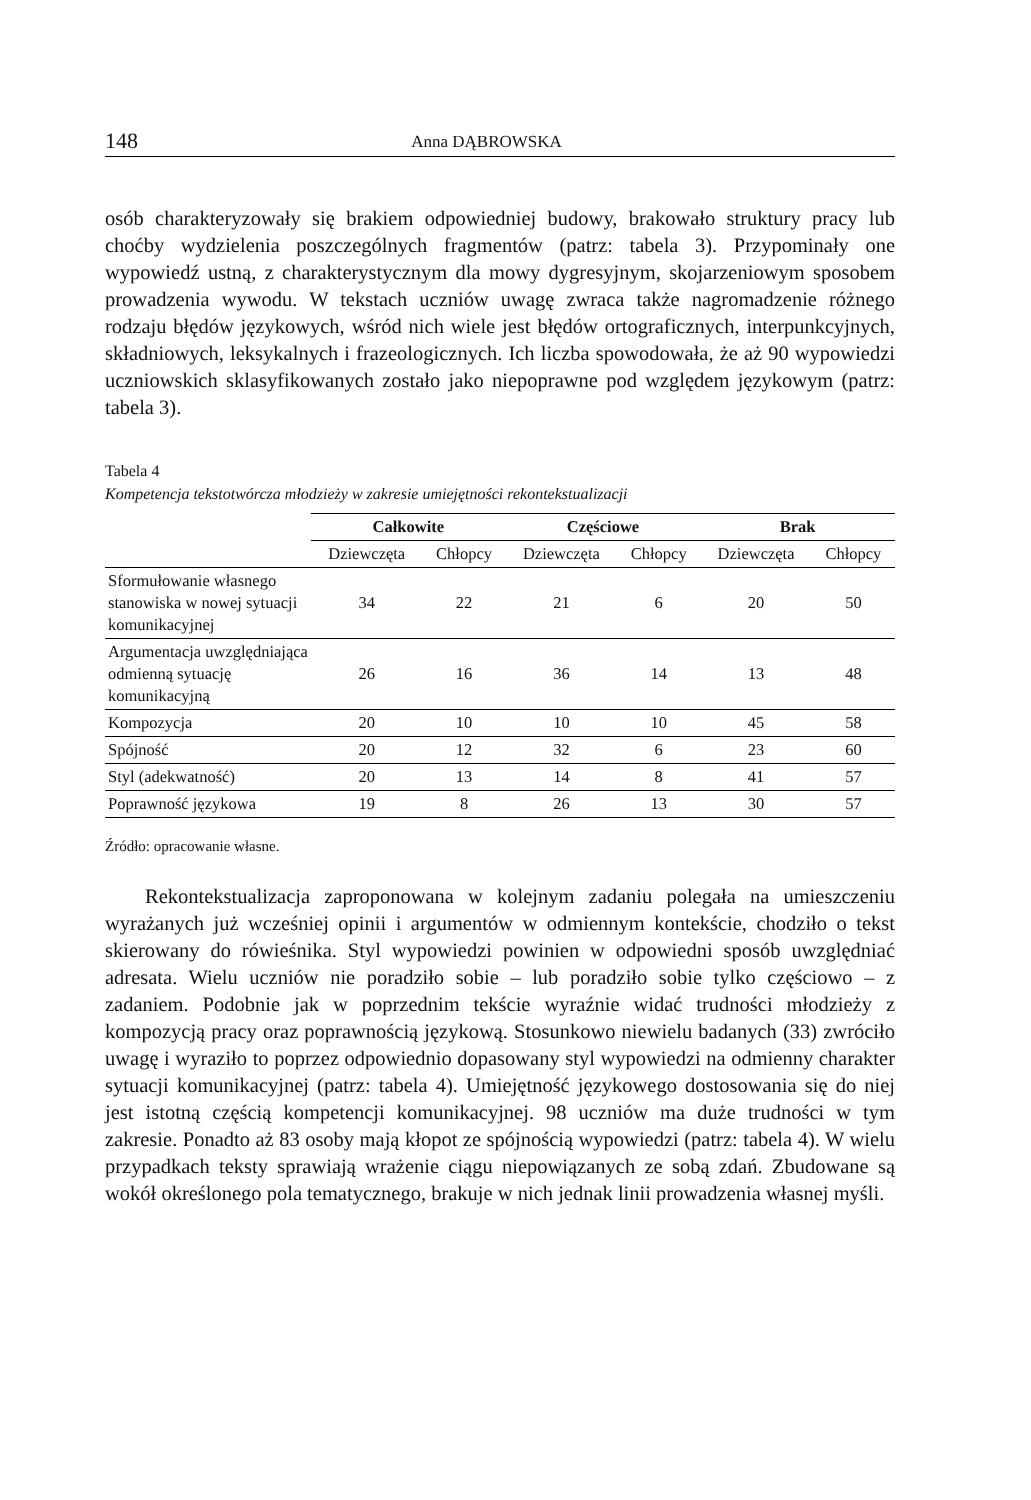148 Anna DĄBROWSKA
osób charakteryzowały się brakiem odpowiedniej budowy, brakowało struktury pracy lub choćby wydzielenia poszczególnych fragmentów (patrz: tabela 3). Przypominały one wypowiedź ustną, z charakterystycznym dla mowy dygresyjnym, skojarzeniowym sposobem prowadzenia wywodu. W tekstach uczniów uwagę zwraca także nagromadzenie różnego rodzaju błędów językowych, wśród nich wiele jest błędów ortograficznych, interpunkcyjnych, składniowych, leksykalnych i frazeologicznych. Ich liczba spowodowała, że aż 90 wypowiedzi uczniowskich sklasyfikowanych zostało jako niepoprawne pod względem językowym (patrz: tabela 3).
Tabela 4
Kompetencja tekstotwórcza młodzieży w zakresie umiejętności rekontekstualizacji
| | Całkowite | | Częściowe | | Brak | |
| | Dziewczęta | Chłopcy | Dziewczęta | Chłopcy | Dziewczęta | Chłopcy |
| Sformułowanie własnego stanowiska w nowej sytuacji komunikacyjnej | 34 | 22 | 21 | 6 | 20 | 50 |
| Argumentacja uwzględniająca odmienną sytuację komunikacyjną | 26 | 16 | 36 | 14 | 13 | 48 |
| Kompozycja | 20 | 10 | 10 | 10 | 45 | 58 |
| Spójność | 20 | 12 | 32 | 6 | 23 | 60 |
| Styl (adekwatność) | 20 | 13 | 14 | 8 | 41 | 57 |
| Poprawność językowa | 19 | 8 | 26 | 13 | 30 | 57 |
Źródło: opracowanie własne.
Rekontekstualizacja zaproponowana w kolejnym zadaniu polegała na umieszczeniu wyrażanych już wcześniej opinii i argumentów w odmiennym kontekście, chodziło o tekst skierowany do rówieśnika. Styl wypowiedzi powinien w odpowiedni sposób uwzględniać adresata. Wielu uczniów nie poradziło sobie – lub poradziło sobie tylko częściowo – z zadaniem. Podobnie jak w poprzednim tekście wyraźnie widać trudności młodzieży z kompozycją pracy oraz poprawnością językową. Stosunkowo niewielu badanych (33) zwróciło uwagę i wyraziło to poprzez odpowiednio dopasowany styl wypowiedzi na odmienny charakter sytuacji komunikacyjnej (patrz: tabela 4). Umiejętność językowego dostosowania się do niej jest istotną częścią kompetencji komunikacyjnej. 98 uczniów ma duże trudności w tym zakresie. Ponadto aż 83 osoby mają kłopot ze spójnością wypowiedzi (patrz: tabela 4). W wielu przypadkach teksty sprawiają wrażenie ciągu niepowiązanych ze sobą zdań. Zbudowane są wokół określonego pola tematycznego, brakuje w nich jednak linii prowadzenia własnej myśli.